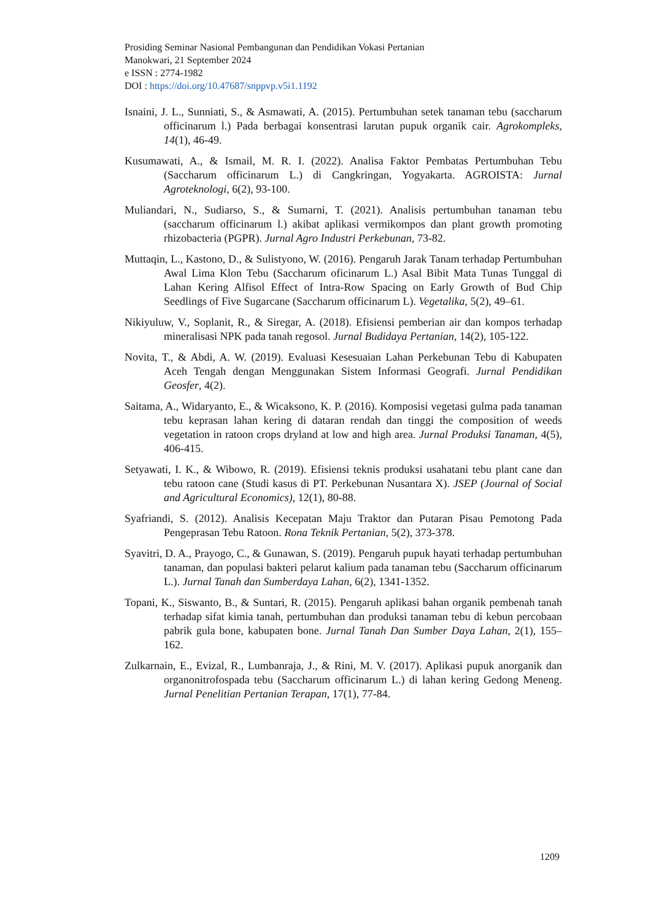Prosiding Seminar Nasional Pembangunan dan Pendidikan Vokasi Pertanian
Manokwari, 21 September 2024
e ISSN : 2774-1982
DOI : https://doi.org/10.47687/snppvp.v5i1.1192
Isnaini, J. L., Sunniati, S., & Asmawati, A. (2015). Pertumbuhan setek tanaman tebu (saccharum officinarum l.) Pada berbagai konsentrasi larutan pupuk organik cair. Agrokompleks, 14(1), 46-49.
Kusumawati, A., & Ismail, M. R. I. (2022). Analisa Faktor Pembatas Pertumbuhan Tebu (Saccharum officinarum L.) di Cangkringan, Yogyakarta. AGROISTA: Jurnal Agroteknologi, 6(2), 93-100.
Muliandari, N., Sudiarso, S., & Sumarni, T. (2021). Analisis pertumbuhan tanaman tebu (saccharum officinarum l.) akibat aplikasi vermikompos dan plant growth promoting rhizobacteria (PGPR). Jurnal Agro Industri Perkebunan, 73-82.
Muttaqin, L., Kastono, D., & Sulistyono, W. (2016). Pengaruh Jarak Tanam terhadap Pertumbuhan Awal Lima Klon Tebu (Saccharum oficinarum L.) Asal Bibit Mata Tunas Tunggal di Lahan Kering Alfisol Effect of Intra-Row Spacing on Early Growth of Bud Chip Seedlings of Five Sugarcane (Saccharum officinarum L). Vegetalika, 5(2), 49–61.
Nikiyuluw, V., Soplanit, R., & Siregar, A. (2018). Efisiensi pemberian air dan kompos terhadap mineralisasi NPK pada tanah regosol. Jurnal Budidaya Pertanian, 14(2), 105-122.
Novita, T., & Abdi, A. W. (2019). Evaluasi Kesesuaian Lahan Perkebunan Tebu di Kabupaten Aceh Tengah dengan Menggunakan Sistem Informasi Geografi. Jurnal Pendidikan Geosfer, 4(2).
Saitama, A., Widaryanto, E., & Wicaksono, K. P. (2016). Komposisi vegetasi gulma pada tanaman tebu keprasan lahan kering di dataran rendah dan tinggi the composition of weeds vegetation in ratoon crops dryland at low and high area. Jurnal Produksi Tanaman, 4(5), 406-415.
Setyawati, I. K., & Wibowo, R. (2019). Efisiensi teknis produksi usahatani tebu plant cane dan tebu ratoon cane (Studi kasus di PT. Perkebunan Nusantara X). JSEP (Journal of Social and Agricultural Economics), 12(1), 80-88.
Syafriandi, S. (2012). Analisis Kecepatan Maju Traktor dan Putaran Pisau Pemotong Pada Pengeprasan Tebu Ratoon. Rona Teknik Pertanian, 5(2), 373-378.
Syavitri, D. A., Prayogo, C., & Gunawan, S. (2019). Pengaruh pupuk hayati terhadap pertumbuhan tanaman, dan populasi bakteri pelarut kalium pada tanaman tebu (Saccharum officinarum L.). Jurnal Tanah dan Sumberdaya Lahan, 6(2), 1341-1352.
Topani, K., Siswanto, B., & Suntari, R. (2015). Pengaruh aplikasi bahan organik pembenah tanah terhadap sifat kimia tanah, pertumbuhan dan produksi tanaman tebu di kebun percobaan pabrik gula bone, kabupaten bone. Jurnal Tanah Dan Sumber Daya Lahan, 2(1), 155–162.
Zulkarnain, E., Evizal, R., Lumbanraja, J., & Rini, M. V. (2017). Aplikasi pupuk anorganik dan organonitrofospada tebu (Saccharum officinarum L.) di lahan kering Gedong Meneng. Jurnal Penelitian Pertanian Terapan, 17(1), 77-84.
1209